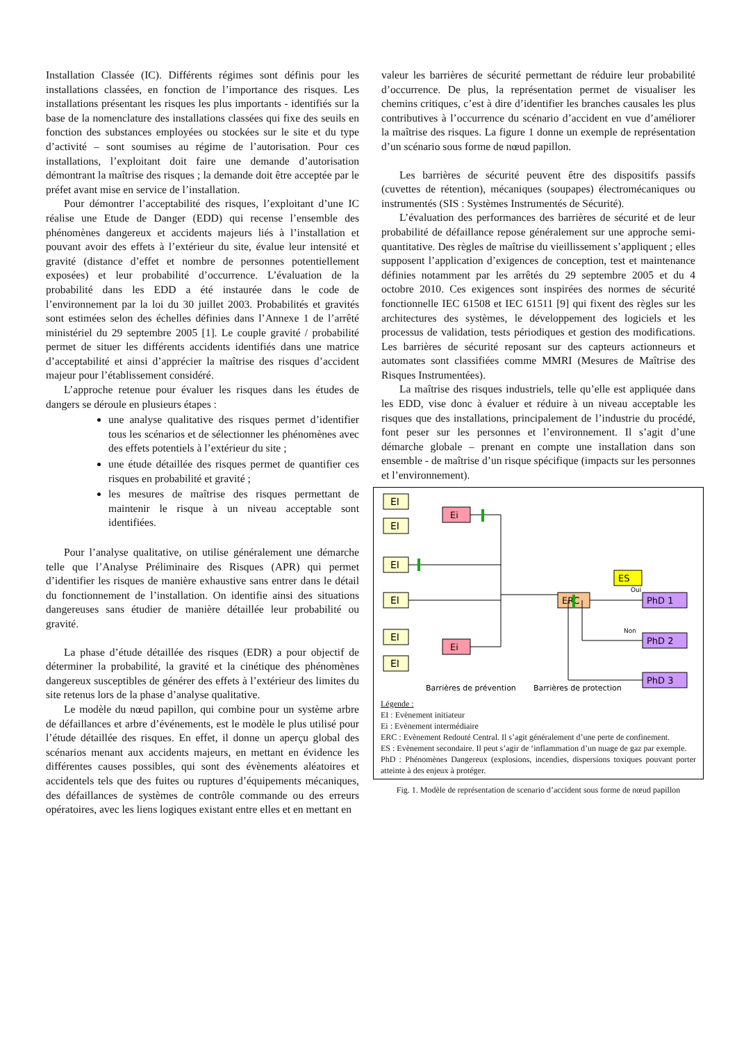Installation Classée (IC). Différents régimes sont définis pour les installations classées, en fonction de l’importance des risques. Les installations présentant les risques les plus importants - identifiés sur la base de la nomenclature des installations classées qui fixe des seuils en fonction des substances employées ou stockées sur le site et du type d’activité – sont soumises au régime de l’autorisation. Pour ces installations, l’exploitant doit faire une demande d’autorisation démontrant la maîtrise des risques ; la demande doit être acceptée par le préfet avant mise en service de l’installation.
Pour démontrer l’acceptabilité des risques, l’exploitant d’une IC réalise une Etude de Danger (EDD) qui recense l’ensemble des phénomènes dangereux et accidents majeurs liés à l’installation et pouvant avoir des effets à l’extérieur du site, évalue leur intensité et gravité (distance d’effet et nombre de personnes potentiellement exposées) et leur probabilité d’occurrence. L’évaluation de la probabilité dans les EDD a été instaurée dans le code de l’environnement par la loi du 30 juillet 2003. Probabilités et gravités sont estimées selon des échelles définies dans l’Annexe 1 de l’arrêté ministériel du 29 septembre 2005 [1]. Le couple gravité / probabilité permet de situer les différents accidents identifiés dans une matrice d’acceptabilité et ainsi d’apprécier la maîtrise des risques d’accident majeur pour l’établissement considéré.
L’approche retenue pour évaluer les risques dans les études de dangers se déroule en plusieurs étapes :
une analyse qualitative des risques permet d’identifier tous les scénarios et de sélectionner les phénomènes avec des effets potentiels à l’extérieur du site ;
une étude détaillée des risques permet de quantifier ces risques en probabilité et gravité ;
les mesures de maîtrise des risques permettant de maintenir le risque à un niveau acceptable sont identifiées.
Pour l’analyse qualitative, on utilise généralement une démarche telle que l’Analyse Préliminaire des Risques (APR) qui permet d’identifier les risques de manière exhaustive sans entrer dans le détail du fonctionnement de l’installation. On identifie ainsi des situations dangereuses sans étudier de manière détaillée leur probabilité ou gravité.
La phase d’étude détaillée des risques (EDR) a pour objectif de déterminer la probabilité, la gravité et la cinétique des phénomènes dangereux susceptibles de générer des effets à l’extérieur des limites du site retenus lors de la phase d’analyse qualitative.
Le modèle du nœud papillon, qui combine pour un système arbre de défaillances et arbre d’événements, est le modèle le plus utilisé pour l’étude détaillée des risques. En effet, il donne un aperçu global des scénarios menant aux accidents majeurs, en mettant en évidence les différentes causes possibles, qui sont des évènements aléatoires et accidentels tels que des fuites ou ruptures d’équipements mécaniques, des défaillances de systèmes de contrôle commande ou des erreurs opératoires, avec les liens logiques existant entre elles et en mettant en
valeur les barrières de sécurité permettant de réduire leur probabilité d’occurrence. De plus, la représentation permet de visualiser les chemins critiques, c’est à dire d’identifier les branches causales les plus contributives à l’occurrence du scénario d’accident en vue d’améliorer la maîtrise des risques. La figure 1 donne un exemple de représentation d’un scénario sous forme de nœud papillon.
Les barrières de sécurité peuvent être des dispositifs passifs (cuvettes de rétention), mécaniques (soupapes) électromécaniques ou instrumentés (SIS : Systèmes Instrumentés de Sécurité).
L’évaluation des performances des barrières de sécurité et de leur probabilité de défaillance repose généralement sur une approche semi-quantitative. Des règles de maîtrise du vieillissement s’appliquent ; elles supposent l’application d’exigences de conception, test et maintenance définies notamment par les arrêtés du 29 septembre 2005 et du 4 octobre 2010. Ces exigences sont inspirées des normes de sécurité fonctionnelle IEC 61508 et IEC 61511 [9] qui fixent des règles sur les architectures des systèmes, le développement des logiciels et les processus de validation, tests périodiques et gestion des modifications. Les barrières de sécurité reposant sur des capteurs actionneurs et automates sont classifiées comme MMRI (Mesures de Maîtrise des Risques Instrumentées).
La maîtrise des risques industriels, telle qu’elle est appliquée dans les EDD, vise donc à évaluer et réduire à un niveau acceptable les risques que des installations, principalement de l’industrie du procédé, font peser sur les personnes et l’environnement. Il s’agit d’une démarche globale – prenant en compte une installation dans son ensemble - de maîtrise d’un risque spécifique (impacts sur les personnes et l’environnement).
EI
EI
EI
EI
EI
EI
Ei
Ei
ERC
ES
PhD 1
PhD 2
PhD 3
Oui
Non
Barrières de prévention
Barrières de protection
Légende :
EI : Evènement initiateur
Ei : Evènement intermédiaire
ERC : Evènement Redouté Central. Il s’agit généralement d’une perte de confinement.
ES : Evènement secondaire. Il peut s’agir de ‘inflammation d’un nuage de gaz par exemple.
PhD : Phénomènes Dangereux (explosions, incendies, dispersions toxiques pouvant porter atteinte à des enjeux à protéger.
Fig. 1. Modèle de représentation de scenario d’accident sous forme de nœud papillon